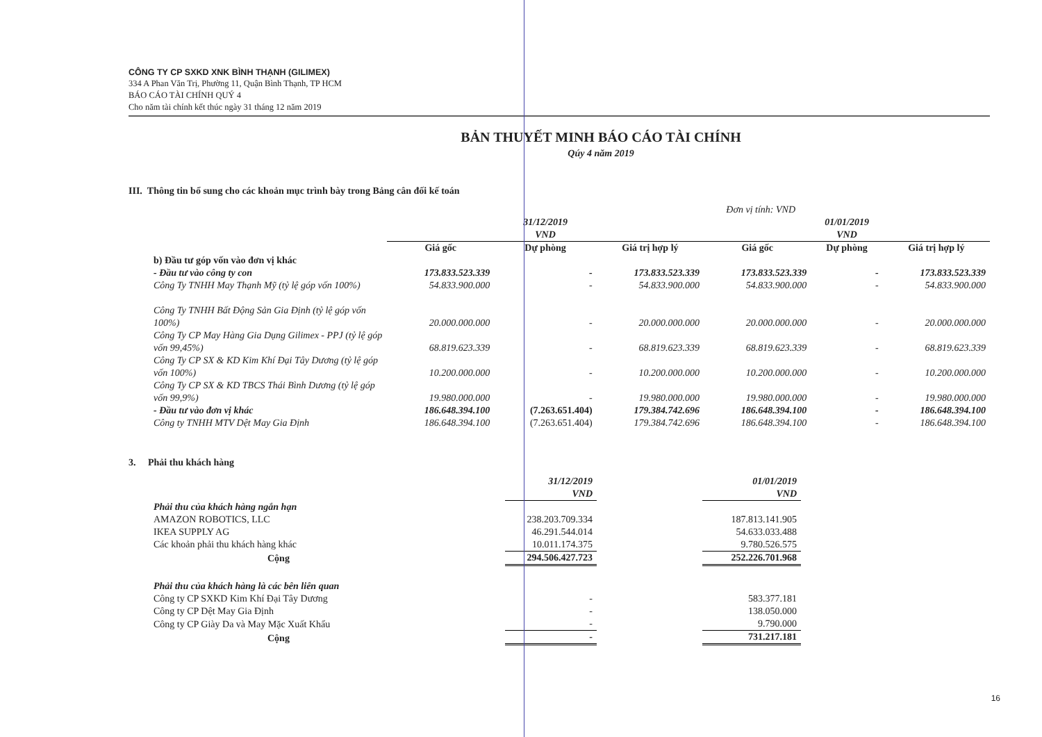CÔNG TY CP SXKD XNK BÌNH THẠNH (GILIMEX)
334 A Phan Văn Trị, Phường 11, Quận Bình Thạnh, TP HCM
BÁO CÁO TÀI CHÍNH QUÝ 4
Cho năm tài chính kết thúc ngày 31 tháng 12 năm 2019
BẢN THUYẾT MINH BÁO CÁO TÀI CHÍNH
Qúy 4 năm 2019
III. Thông tin bổ sung cho các khoản mục trình bày trong Bảng cân đối kế toán
| | Đơn vị tính: VND | | | | | |
| | 31/12/2019 VND | | | 01/01/2019 VND | | |
| | Giá gốc | Dự phòng | Giá trị hợp lý | Giá gốc | Dự phòng | Giá trị hợp lý |
| b) Đầu tư góp vốn vào đơn vị khác | | | | | | |
| - Đầu tư vào công ty con | 173.833.523.339 | - | 173.833.523.339 | 173.833.523.339 | - | 173.833.523.339 |
| Công Ty TNHH May Thạnh Mỹ (tỷ lệ góp vốn 100%) | 54.833.900.000 | - | 54.833.900.000 | 54.833.900.000 | - | 54.833.900.000 |
| Công Ty TNHH Bất Động Sản Gia Định (tỷ lệ góp vốn 100%) | 20.000.000.000 | - | 20.000.000.000 | 20.000.000.000 | - | 20.000.000.000 |
| Công Ty CP May Hàng Gia Dụng Gilimex - PPJ (tỷ lệ góp vốn 99,45%) | 68.819.623.339 | - | 68.819.623.339 | 68.819.623.339 | - | 68.819.623.339 |
| Công Ty CP SX & KD Kim Khí Đại Tây Dương (tỷ lệ góp vốn 100%) | 10.200.000.000 | - | 10.200.000.000 | 10.200.000.000 | - | 10.200.000.000 |
| Công Ty CP SX & KD TBCS Thái Bình Dương (tỷ lệ góp vốn 99,9%) | 19.980.000.000 | - | 19.980.000.000 | 19.980.000.000 | - | 19.980.000.000 |
| - Đầu tư vào đơn vị khác | 186.648.394.100 | (7.263.651.404) | 179.384.742.696 | 186.648.394.100 | - | 186.648.394.100 |
| Công ty TNHH MTV Dệt May Gia Định | 186.648.394.100 | (7.263.651.404) | 179.384.742.696 | 186.648.394.100 | - | 186.648.394.100 |
3. Phải thu khách hàng
| | 31/12/2019 VND | | 01/01/2019 VND |
| Phải thu của khách hàng ngắn hạn | | | |
| AMAZON ROBOTICS, LLC | 238.203.709.334 | | 187.813.141.905 |
| IKEA SUPPLY AG | 46.291.544.014 | | 54.633.033.488 |
| Các khoản phải thu khách hàng khác | 10.011.174.375 | | 9.780.526.575 |
| Cộng | 294.506.427.723 | | 252.226.701.968 |
| Phải thu của khách hàng là các bên liên quan | | | |
| Công ty CP SXKD Kim Khí Đại Tây Dương | - | | 583.377.181 |
| Công ty CP Dệt May Gia Định | - | | 138.050.000 |
| Công ty CP Giày Da và May Mặc Xuất Khẩu | - | | 9.790.000 |
| Cộng | - | | 731.217.181 |
16